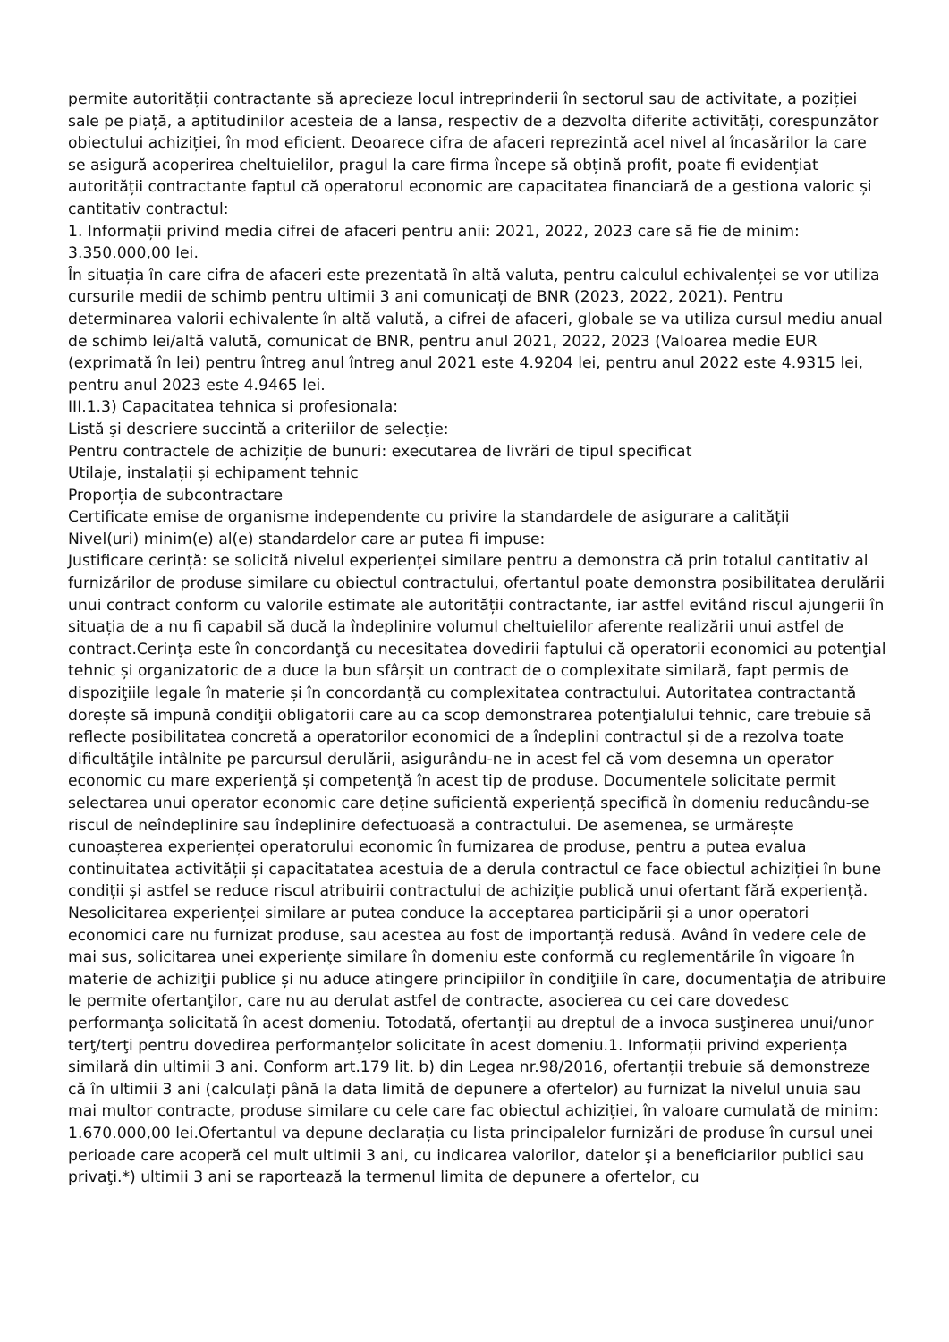permite autorității contractante să aprecieze locul intreprinderii în sectorul sau de activitate, a poziției sale pe piață, a aptitudinilor acesteia de a lansa, respectiv de a dezvolta diferite activități, corespunzător obiectului achiziției, în mod eficient. Deoarece cifra de afaceri reprezintă acel nivel al încasărilor la care se asigură acoperirea cheltuielilor, pragul la care firma începe să obțină profit, poate fi evidențiat autorității contractante faptul că operatorul economic are capacitatea financiară de a gestiona valoric și cantitativ contractul:
1. Informații privind media cifrei de afaceri pentru anii: 2021, 2022, 2023 care să fie de minim: 3.350.000,00 lei.
În situația în care cifra de afaceri este prezentată în altă valuta, pentru calculul echivalenței se vor utiliza cursurile medii de schimb pentru ultimii 3 ani comunicați de BNR (2023, 2022, 2021). Pentru determinarea valorii echivalente în altă valută, a cifrei de afaceri, globale se va utiliza cursul mediu anual de schimb lei/altă valută, comunicat de BNR, pentru anul 2021, 2022, 2023 (Valoarea medie EUR (exprimată în lei) pentru întreg anul întreg anul 2021 este 4.9204 lei, pentru anul 2022 este 4.9315 lei, pentru anul 2023 este 4.9465 lei.
III.1.3) Capacitatea tehnica si profesionala:
Listă şi descriere succintă a criteriilor de selecţie:
Pentru contractele de achiziție de bunuri: executarea de livrări de tipul specificat
Utilaje, instalații și echipament tehnic
Proporția de subcontractare
Certificate emise de organisme independente cu privire la standardele de asigurare a calității
Nivel(uri) minim(e) al(e) standardelor care ar putea fi impuse:
Justificare cerință: se solicită nivelul experienței similare pentru a demonstra că prin totalul cantitativ al furnizărilor de produse similare cu obiectul contractului, ofertantul poate demonstra posibilitatea derulării unui contract conform cu valorile estimate ale autorității contractante, iar astfel evitând riscul ajungerii în situația de a nu fi capabil să ducă la îndeplinire volumul cheltuielilor aferente realizării unui astfel de contract.Cerinţa este în concordanţă cu necesitatea dovedirii faptului că operatorii economici au potenţial tehnic și organizatoric de a duce la bun sfârșit un contract de o complexitate similară, fapt permis de dispoziţiile legale în materie și în concordanţă cu complexitatea contractului. Autoritatea contractantă dorește să impună condiţii obligatorii care au ca scop demonstrarea potenţialului tehnic, care trebuie să reflecte posibilitatea concretă a operatorilor economici de a îndeplini contractul și de a rezolva toate dificultăţile intâlnite pe parcursul derulării, asigurându-ne in acest fel că vom desemna un operator economic cu mare experienţă și competenţă în acest tip de produse. Documentele solicitate permit selectarea unui operator economic care deține suficientă experiență specifică în domeniu reducându-se riscul de neîndeplinire sau îndeplinire defectuoasă a contractului. De asemenea, se urmărește cunoașterea experienței operatorului economic în furnizarea de produse, pentru a putea evalua continuitatea activității și capacitatatea acestuia de a derula contractul ce face obiectul achiziției în bune condiții și astfel se reduce riscul atribuirii contractului de achiziție publică unui ofertant fără experiență. Nesolicitarea experienței similare ar putea conduce la acceptarea participării și a unor operatori economici care nu furnizat produse, sau acestea au fost de importanță redusă. Având în vedere cele de mai sus, solicitarea unei experienţe similare în domeniu este conformă cu reglementările în vigoare în materie de achiziţii publice și nu aduce atingere principiilor în condiţiile în care, documentaţia de atribuire le permite ofertanţilor, care nu au derulat astfel de contracte, asocierea cu cei care dovedesc performanţa solicitată în acest domeniu. Totodată, ofertanţii au dreptul de a invoca susţinerea unui/unor terţ/terţi pentru dovedirea performanţelor solicitate în acest domeniu.1. Informații privind experiența similară din ultimii 3 ani. Conform art.179 lit. b) din Legea nr.98/2016, ofertanții trebuie să demonstreze că în ultimii 3 ani (calculați până la data limită de depunere a ofertelor) au furnizat la nivelul unuia sau mai multor contracte, produse similare cu cele care fac obiectul achiziției, în valoare cumulată de minim: 1.670.000,00 lei.Ofertantul va depune declarația cu lista principalelor furnizări de produse în cursul unei perioade care acoperă cel mult ultimii 3 ani, cu indicarea valorilor, datelor şi a beneficiarilor publici sau privaţi.*) ultimii 3 ani se raportează la termenul limita de depunere a ofertelor, cu